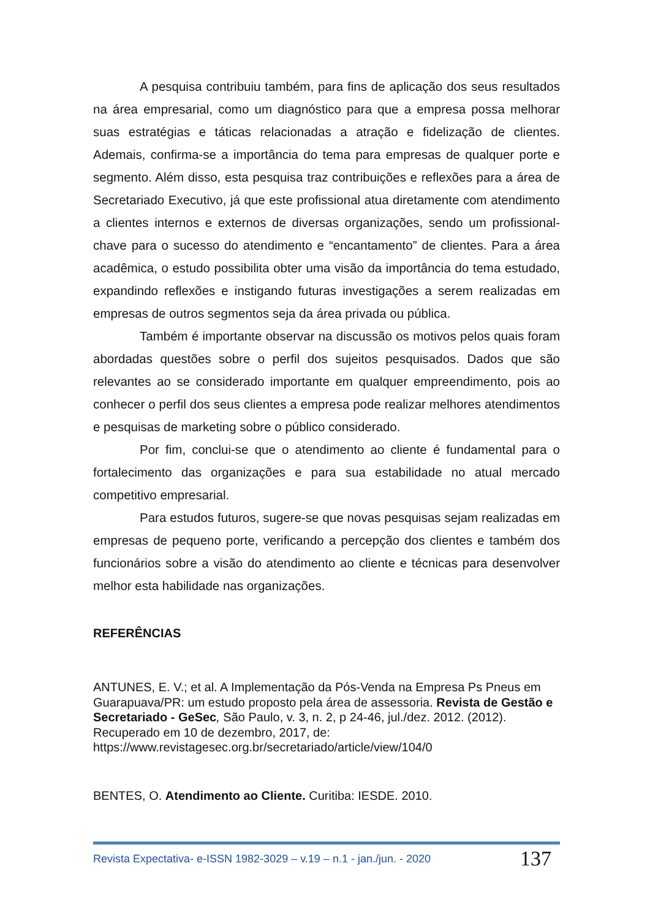A pesquisa contribuiu também, para fins de aplicação dos seus resultados na área empresarial, como um diagnóstico para que a empresa possa melhorar suas estratégias e táticas relacionadas a atração e fidelização de clientes. Ademais, confirma-se a importância do tema para empresas de qualquer porte e segmento. Além disso, esta pesquisa traz contribuições e reflexões para a área de Secretariado Executivo, já que este profissional atua diretamente com atendimento a clientes internos e externos de diversas organizações, sendo um profissional-chave para o sucesso do atendimento e “encantamento” de clientes. Para a área acadêmica, o estudo possibilita obter uma visão da importância do tema estudado, expandindo reflexões e instigando futuras investigações a serem realizadas em empresas de outros segmentos seja da área privada ou pública.
Também é importante observar na discussão os motivos pelos quais foram abordadas questões sobre o perfil dos sujeitos pesquisados. Dados que são relevantes ao se considerado importante em qualquer empreendimento, pois ao conhecer o perfil dos seus clientes a empresa pode realizar melhores atendimentos e pesquisas de marketing sobre o público considerado.
Por fim, conclui-se que o atendimento ao cliente é fundamental para o fortalecimento das organizações e para sua estabilidade no atual mercado competitivo empresarial.
Para estudos futuros, sugere-se que novas pesquisas sejam realizadas em empresas de pequeno porte, verificando a percepção dos clientes e também dos funcionários sobre a visão do atendimento ao cliente e técnicas para desenvolver melhor esta habilidade nas organizações.
REFERÊNCIAS
ANTUNES, E. V.; et al. A Implementação da Pós-Venda na Empresa Ps Pneus em Guarapuava/PR: um estudo proposto pela área de assessoria. Revista de Gestão e Secretariado - GeSec, São Paulo, v. 3, n. 2, p 24-46, jul./dez. 2012. (2012). Recuperado em 10 de dezembro, 2017, de: https://www.revistagesec.org.br/secretariado/article/view/104/0
BENTES, O. Atendimento ao Cliente. Curitiba: IESDE. 2010.
Revista Expectativa- e-ISSN 1982-3029 – v.19 – n.1 - jan./jun. - 2020 137